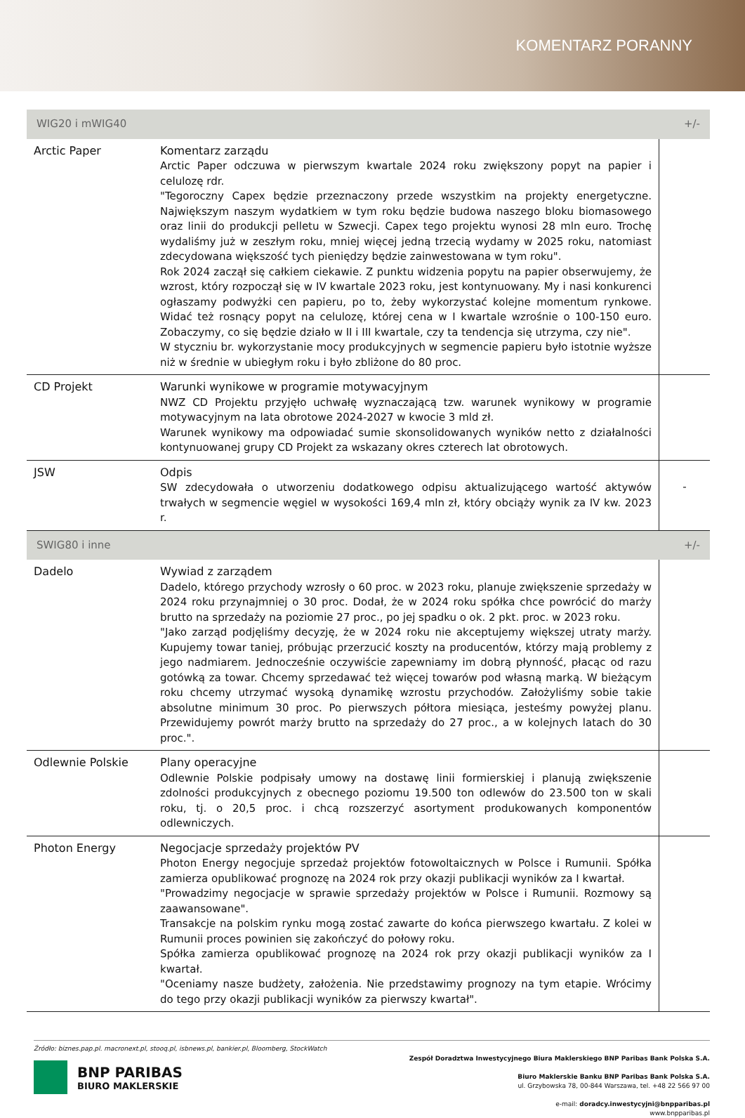KOMENTARZ PORANNY
| WIG20 i mWIG40 | | +/- |
| --- | --- | --- |
| Arctic Paper | Komentarz zarządu Arctic Paper odczuwa w pierwszym kwartale 2024 roku zwiększony popyt na papier i celulozę rdr. "Tegoroczny Capex będzie przeznaczony przede wszystkim na projekty energetyczne. Największym naszym wydatkiem w tym roku będzie budowa naszego bloku biomasowego oraz linii do produkcji pelletu w Szwecji. Capex tego projektu wynosi 28 mln euro. Trochę wydaliśmy już w zeszłym roku, mniej więcej jedną trzecią wydamy w 2025 roku, natomiast zdecydowana większość tych pieniędzy będzie zainwestowana w tym roku". Rok 2024 zaczął się całkiem ciekawie. Z punktu widzenia popytu na papier obserwujemy, że wzrost, który rozpoczął się w IV kwartale 2023 roku, jest kontynuowany. My i nasi konkurenci ogłaszamy podwyżki cen papieru, po to, żeby wykorzystać kolejne momentum rynkowe. Widać też rosnący popyt na celulozę, której cena w I kwartale wzrośnie o 100-150 euro. Zobaczymy, co się będzie działo w II i III kwartale, czy ta tendencja się utrzyma, czy nie". W styczniu br. wykorzystanie mocy produkcyjnych w segmencie papieru było istotnie wyższe niż w średnie w ubiegłym roku i było zbliżone do 80 proc. | |
| CD Projekt | Warunki wynikowe w programie motywacyjnym NWZ CD Projektu przyjęło uchwałę wyznaczającą tzw. warunek wynikowy w programie motywacyjnym na lata obrotowe 2024-2027 w kwocie 3 mld zł. Warunek wynikowy ma odpowiadać sumie skonsolidowanych wyników netto z działalności kontynuowanej grupy CD Projekt za wskazany okres czterech lat obrotowych. | |
| JSW | Odpis SW zdecydowała o utworzeniu dodatkowego odpisu aktualizującego wartość aktywów trwałych w segmencie węgiel w wysokości 169,4 mln zł, który obciąży wynik za IV kw. 2023 r. | - |
| SWIG80 i inne | | +/- |
| Dadelo | Wywiad z zarządem Dadelo, którego przychody wzrosły o 60 proc. w 2023 roku, planuje zwiększenie sprzedaży w 2024 roku przynajmniej o 30 proc. Dodał, że w 2024 roku spółka chce powrócić do marży brutto na sprzedaży na poziomie 27 proc., po jej spadku o ok. 2 pkt. proc. w 2023 roku. "Jako zarząd podjęliśmy decyzję, że w 2024 roku nie akceptujemy większej utraty marży. Kupujemy towar taniej, próbując przerzucić koszty na producentów, którzy mają problemy z jego nadmiarem. Jednocześnie oczywiście zapewniamy im dobrą płynność, płacąc od razu gotówką za towar. Chcemy sprzedawać też więcej towarów pod własną marką. W bieżącym roku chcemy utrzymać wysoką dynamikę wzrostu przychodów. Założyliśmy sobie takie absolutne minimum 30 proc. Po pierwszych półtora miesiąca, jesteśmy powyżej planu. Przewidujemy powrót marży brutto na sprzedaży do 27 proc., a w kolejnych latach do 30 proc.". | |
| Odlewnie Polskie | Plany operacyjne Odlewnie Polskie podpisały umowy na dostawę linii formierskiej i planują zwiększenie zdolności produkcyjnych z obecnego poziomu 19.500 ton odlewów do 23.500 ton w skali roku, tj. o 20,5 proc. i chcą rozszerzyć asortyment produkowanych komponentów odlewniczych. | |
| Photon Energy | Negocjacje sprzedaży projektów PV Photon Energy negocjuje sprzedaż projektów fotowoltaicznych w Polsce i Rumunii. Spółka zamierza opublikować prognozę na 2024 rok przy okazji publikacji wyników za I kwartał. "Prowadzimy negocjacje w sprawie sprzedaży projektów w Polsce i Rumunii. Rozmowy są zaawansowane". Transakcje na polskim rynku mogą zostać zawarte do końca pierwszego kwartału. Z kolei w Rumunii proces powinien się zakończyć do połowy roku. Spółka zamierza opublikować prognozę na 2024 rok przy okazji publikacji wyników za I kwartał. "Oceniamy nasze budżety, założenia. Nie przedstawimy prognozy na tym etapie. Wrócimy do tego przy okazji publikacji wyników za pierwszy kwartał". | |
Źródło: biznes.pap.pl. macronext.pl, stooq.pl, isbnews.pl, bankier.pl, Bloomberg, StockWatch
BNP PARIBAS
BIURO MAKLERSKIE
Zespół Doradztwa Inwestycyjnego Biura Maklerskiego BNP Paribas Bank Polska S.A.
Biuro Maklerskie Banku BNP Paribas Bank Polska S.A.
ul. Grzybowska 78, 00-844 Warszawa, tel. +48 22 566 97 00
e-mail: doradcy.inwestycyjni@bnpparibas.pl
www.bnpparibas.pl